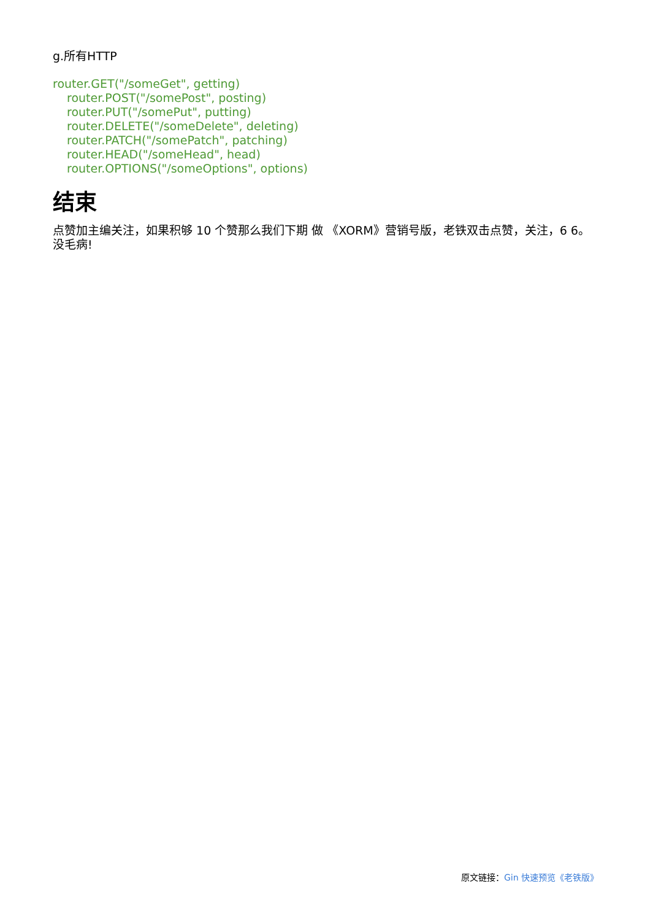g.所有HTTP
router.GET("/someGet", getting)
router.POST("/somePost", posting)
router.PUT("/somePut", putting)
router.DELETE("/someDelete", deleting)
router.PATCH("/somePatch", patching)
router.HEAD("/someHead", head)
router.OPTIONS("/someOptions", options)
结束
点赞加主编关注，如果积够 10 个赞那么我们下期 做 《XORM》营销号版，老铁双击点赞，关注，6 6。没毛病!
原文链接：Gin 快速预览《老铁版》